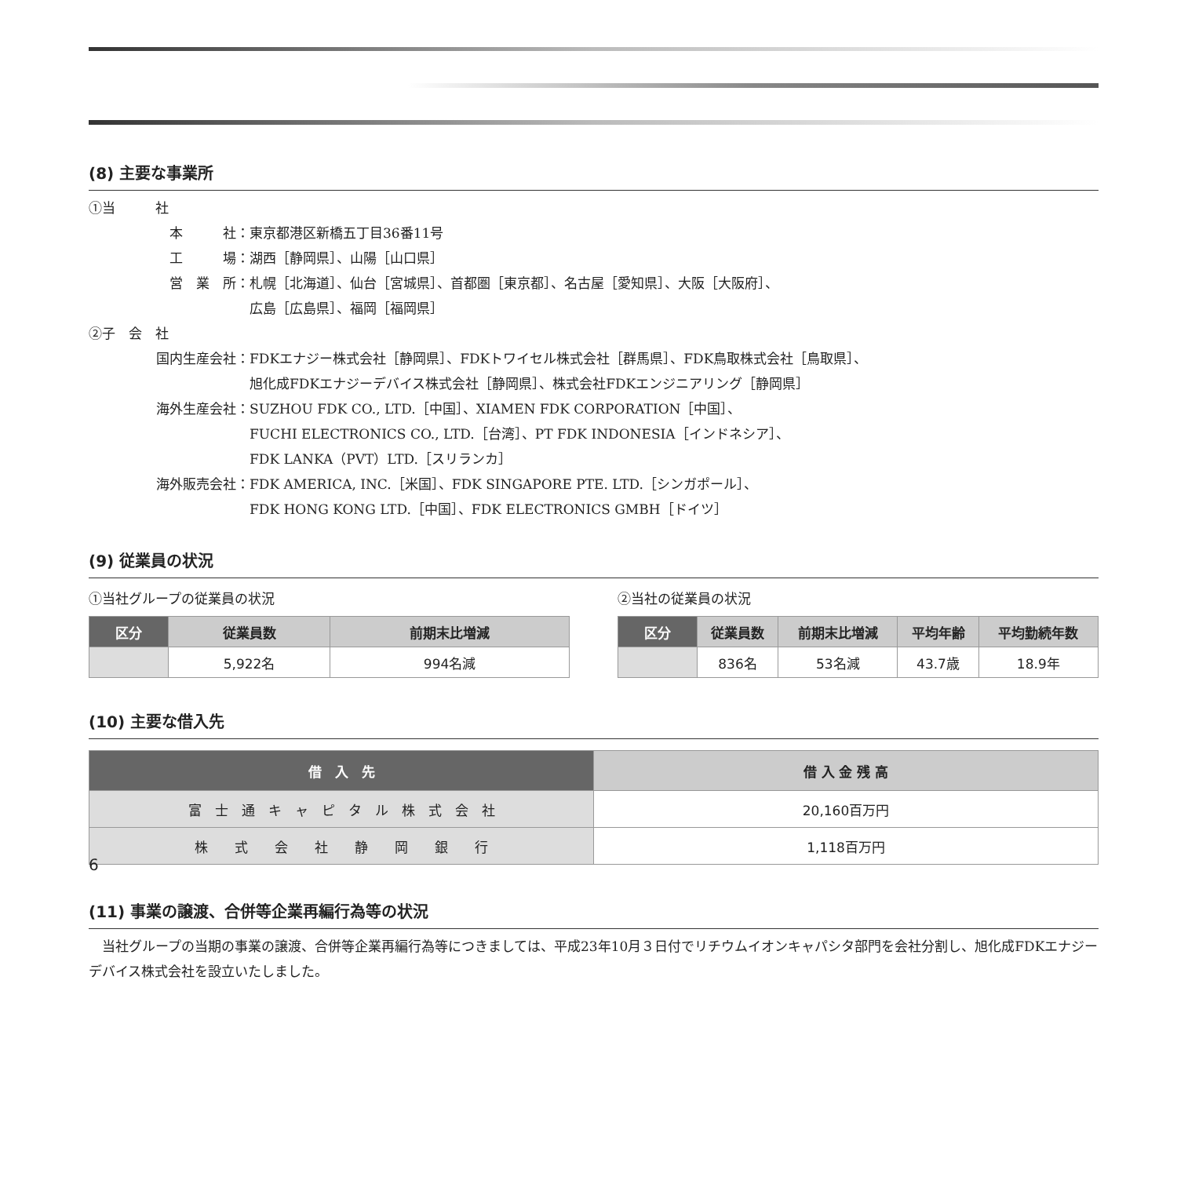(8) 主要な事業所
①当　　　社
本　　　社： 東京都港区新橋五丁目36番11号
工　　　場： 湖西［静岡県］、山陽［山口県］
営　業　所： 札幌［北海道］、仙台［宮城県］、首都圏［東京都］、名古屋［愛知県］、大阪［大阪府］、
広島［広島県］、福岡［福岡県］
②子　会　社
国内生産会社： FDKエナジー株式会社［静岡県］、FDKトワイセル株式会社［群馬県］、FDK鳥取株式会社［鳥取県］、
旭化成FDKエナジーデバイス株式会社［静岡県］、株式会社FDKエンジニアリング［静岡県］
海外生産会社： SUZHOU FDK CO., LTD.［中国］、XIAMEN FDK CORPORATION［中国］、
FUCHI ELECTRONICS CO., LTD.［台湾］、PT FDK INDONESIA［インドネシア］、
FDK LANKA（PVT）LTD.［スリランカ］
海外販売会社： FDK AMERICA, INC.［米国］、FDK SINGAPORE PTE. LTD.［シンガポール］、
FDK HONG KONG LTD.［中国］、FDK ELECTRONICS GMBH［ドイツ］
(9) 従業員の状況
①当社グループの従業員の状況
| 区分 | 従業員数 | 前期末比増減 |
| --- | --- | --- |
| | 5,922名 | 994名減 |
②当社の従業員の状況
| 区分 | 従業員数 | 前期末比増減 | 平均年齢 | 平均勤続年数 |
| --- | --- | --- | --- | --- |
| | 836名 | 53名減 | 43.7歳 | 18.9年 |
(10) 主要な借入先
| 借 入 先 | 借 入 金 残 高 |
| --- | --- |
| 富 士 通 キ ャ ピ タ ル 株 式 会 社 | 20,160百万円 |
| 株 式 会 社 静 岡 銀 行 | 1,118百万円 |
(11) 事業の譲渡、合併等企業再編行為等の状況
　当社グループの当期の事業の譲渡、合併等企業再編行為等につきましては、平成23年10月３日付でリチウムイオンキャパシタ部門を会社分割し、旭化成FDKエナジーデバイス株式会社を設立いたしました。
6